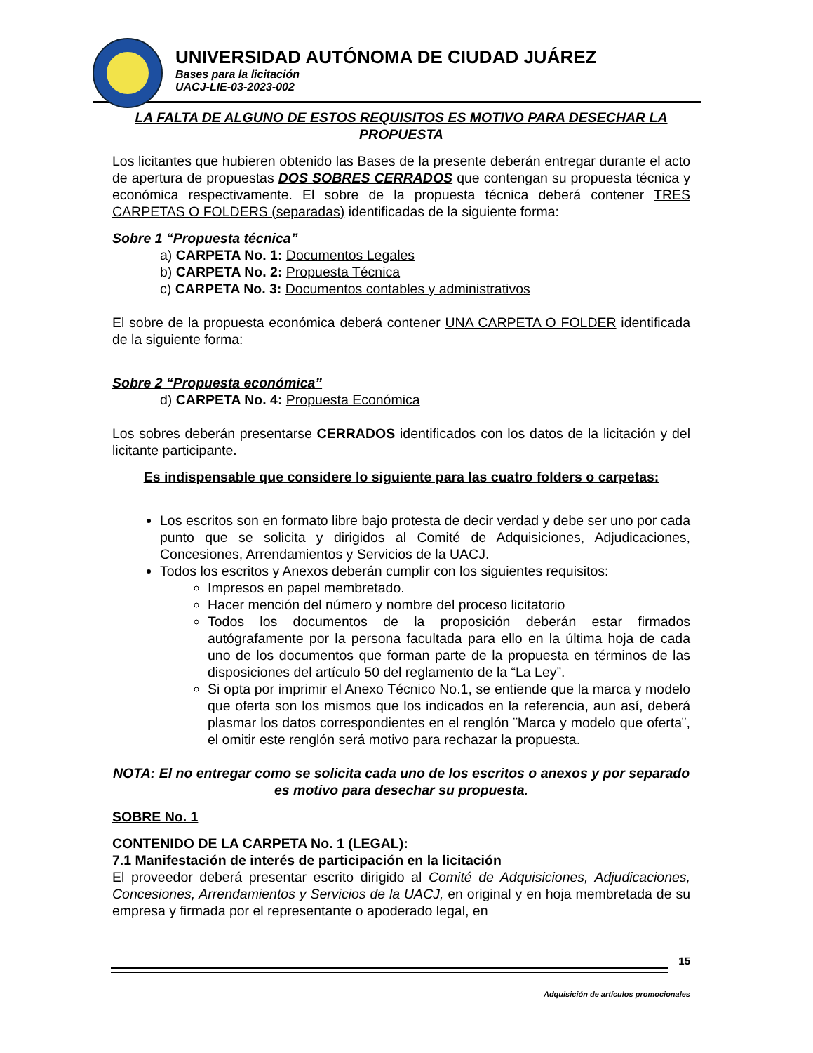UNIVERSIDAD AUTÓNOMA DE CIUDAD JUÁREZ
Bases para la licitación
UACJ-LIE-03-2023-002
LA FALTA DE ALGUNO DE ESTOS REQUISITOS ES MOTIVO PARA DESECHAR LA PROPUESTA
Los licitantes que hubieren obtenido las Bases de la presente deberán entregar durante el acto de apertura de propuestas DOS SOBRES CERRADOS que contengan su propuesta técnica y económica respectivamente. El sobre de la propuesta técnica deberá contener TRES CARPETAS O FOLDERS (separadas) identificadas de la siguiente forma:
Sobre 1 “Propuesta técnica”
a) CARPETA No. 1: Documentos Legales
b) CARPETA No. 2: Propuesta Técnica
c) CARPETA No. 3: Documentos contables y administrativos
El sobre de la propuesta económica deberá contener UNA CARPETA O FOLDER identificada de la siguiente forma:
Sobre 2 “Propuesta económica”
d) CARPETA No. 4: Propuesta Económica
Los sobres deberán presentarse CERRADOS identificados con los datos de la licitación y del licitante participante.
Es indispensable que considere lo siguiente para las cuatro folders o carpetas:
Los escritos son en formato libre bajo protesta de decir verdad y debe ser uno por cada punto que se solicita y dirigidos al Comité de Adquisiciones, Adjudicaciones, Concesiones, Arrendamientos y Servicios de la UACJ.
Todos los escritos y Anexos deberán cumplir con los siguientes requisitos:
Impresos en papel membretado.
Hacer mención del número y nombre del proceso licitatorio
Todos los documentos de la proposición deberán estar firmados autógrafamente por la persona facultada para ello en la última hoja de cada uno de los documentos que forman parte de la propuesta en términos de las disposiciones del artículo 50 del reglamento de la “La Ley”.
Si opta por imprimir el Anexo Técnico No.1, se entiende que la marca y modelo que oferta son los mismos que los indicados en la referencia, aun así, deberá plasmar los datos correspondientes en el renglón ¨Marca y modelo que oferta¨, el omitir este renglón será motivo para rechazar la propuesta.
NOTA: El no entregar como se solicita cada uno de los escritos o anexos y por separado es motivo para desechar su propuesta.
SOBRE No. 1
CONTENIDO DE LA CARPETA No. 1 (LEGAL):
7.1 Manifestación de interés de participación en la licitación
El proveedor deberá presentar escrito dirigido al Comité de Adquisiciones, Adjudicaciones, Concesiones, Arrendamientos y Servicios de la UACJ, en original y en hoja membretada de su empresa y firmada por el representante o apoderado legal, en
15
Adquisición de artículos promocionales